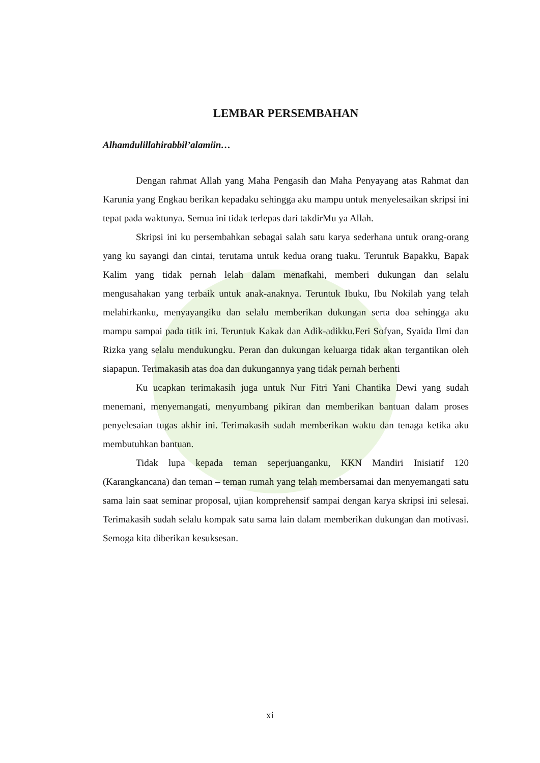LEMBAR PERSEMBAHAN
Alhamdulillahirabbil’alamiin…
Dengan rahmat Allah yang Maha Pengasih dan Maha Penyayang atas Rahmat dan Karunia yang Engkau berikan kepadaku sehingga aku mampu untuk menyelesaikan skripsi ini tepat pada waktunya. Semua ini tidak terlepas dari takdirMu ya Allah.
Skripsi ini ku persembahkan sebagai salah satu karya sederhana untuk orang-orang yang ku sayangi dan cintai, terutama untuk kedua orang tuaku. Teruntuk Bapakku, Bapak Kalim yang tidak pernah lelah dalam menafkahi, memberi dukungan dan selalu mengusahakan yang terbaik untuk anak-anaknya. Teruntuk Ibuku, Ibu Nokilah yang telah melahirkanku, menyayangiku dan selalu memberikan dukungan serta doa sehingga aku mampu sampai pada titik ini. Teruntuk Kakak dan Adik-adikku.Feri Sofyan, Syaida Ilmi dan Rizka yang selalu mendukungku. Peran dan dukungan keluarga tidak akan tergantikan oleh siapapun. Terimakasih atas doa dan dukungannya yang tidak pernah berhenti
Ku ucapkan terimakasih juga untuk Nur Fitri Yani Chantika Dewi yang sudah menemani, menyemangati, menyumbang pikiran dan memberikan bantuan dalam proses penyelesaian tugas akhir ini. Terimakasih sudah memberikan waktu dan tenaga ketika aku membutuhkan bantuan.
Tidak lupa kepada teman seperjuanganku, KKN Mandiri Inisiatif 120 (Karangkancana) dan teman – teman rumah yang telah membersamai dan menyemangati satu sama lain saat seminar proposal, ujian komprehensif sampai dengan karya skripsi ini selesai. Terimakasih sudah selalu kompak satu sama lain dalam memberikan dukungan dan motivasi. Semoga kita diberikan kesuksesan.
xi